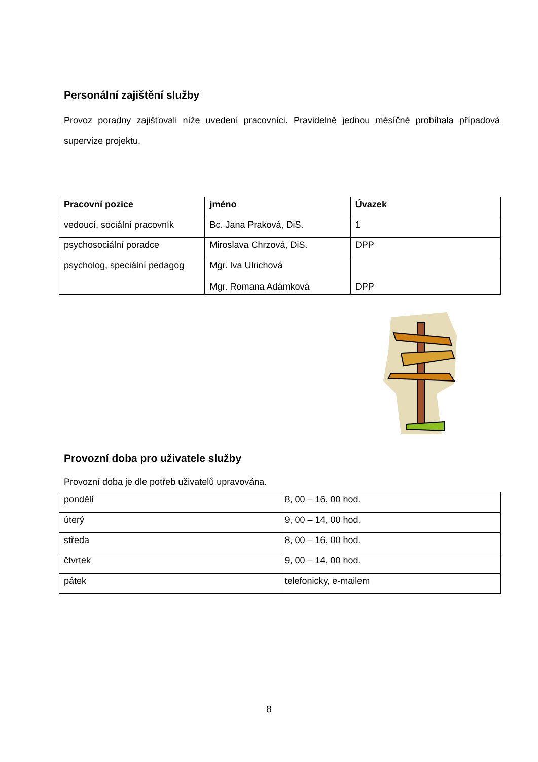Personální zajištění služby
Provoz poradny zajišťovali níže uvedení pracovníci. Pravidelně jednou měsíčně probíhala případová supervize projektu.
| Pracovní pozice | jméno | Úvazek |
| --- | --- | --- |
| vedoucí, sociální pracovník | Bc. Jana Praková, DiS. | 1 |
| psychosociální poradce | Miroslava Chrzová, DiS. | DPP |
| psycholog, speciální pedagog | Mgr. Iva Ulrichová Mgr. Romana Adámková | DPP |
Provozní doba pro uživatele služby
Provozní doba je dle potřeb uživatelů upravována.
| pondělí | 8, 00 – 16, 00 hod. |
| úterý | 9, 00 – 14, 00 hod. |
| středa | 8, 00 – 16, 00 hod. |
| čtvrtek | 9, 00 – 14, 00 hod. |
| pátek | telefonicky, e-mailem |
8